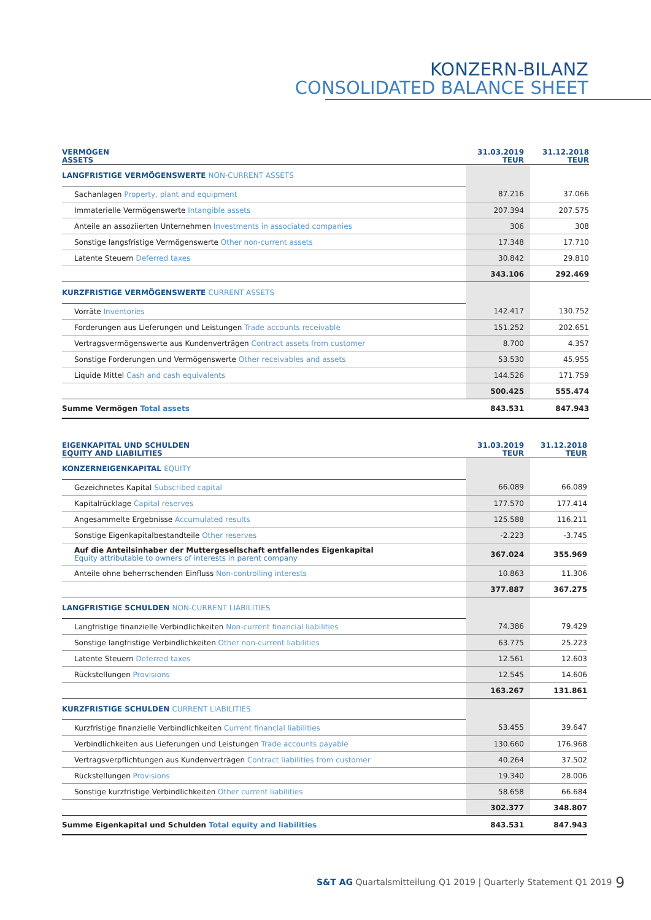KONZERN-BILANZ
CONSOLIDATED BALANCE SHEET
| VERMÖGEN ASSETS | 31.03.2019 TEUR | 31.12.2018 TEUR |
| --- | --- | --- |
| LANGFRISTIGE VERMÖGENSWERTE NON-CURRENT ASSETS | | |
| Sachanlagen Property, plant and equipment | 87.216 | 37.066 |
| Immaterielle Vermögenswerte Intangible assets | 207.394 | 207.575 |
| Anteile an assoziierten Unternehmen Investments in associated companies | 306 | 308 |
| Sonstige langsfristige Vermögenswerte Other non-current assets | 17.348 | 17.710 |
| Latente Steuern Deferred taxes | 30.842 | 29.810 |
| | 343.106 | 292.469 |
| KURZFRISTIGE VERMÖGENSWERTE CURRENT ASSETS | | |
| Vorräte Inventories | 142.417 | 130.752 |
| Forderungen aus Lieferungen und Leistungen Trade accounts receivable | 151.252 | 202.651 |
| Vertragsvermögenswerte aus Kundenverträgen Contract assets from customer | 8.700 | 4.357 |
| Sonstige Forderungen und Vermögenswerte Other receivables and assets | 53.530 | 45.955 |
| Liquide Mittel Cash and cash equivalents | 144.526 | 171.759 |
| | 500.425 | 555.474 |
| Summe Vermögen Total assets | 843.531 | 847.943 |
| EIGENKAPITAL UND SCHULDEN EQUITY AND LIABILITIES | 31.03.2019 TEUR | 31.12.2018 TEUR |
| --- | --- | --- |
| KONZERNEIGENKAPITAL EQUITY | | |
| Gezeichnetes Kapital Subscribed capital | 66.089 | 66.089 |
| Kapitalrücklage Capital reserves | 177.570 | 177.414 |
| Angesammelte Ergebnisse Accumulated results | 125.588 | 116.211 |
| Sonstige Eigenkapitalbestandteile Other reserves | -2.223 | -3.745 |
| Auf die Anteilsinhaber der Muttergesellschaft entfallendes Eigenkapital Equity attributable to owners of interests in parent company | 367.024 | 355.969 |
| Anteile ohne beherrschenden Einfluss Non-controlling interests | 10.863 | 11.306 |
| | 377.887 | 367.275 |
| LANGFRISTIGE SCHULDEN NON-CURRENT LIABILITIES | | |
| Langfristige finanzielle Verbindlichkeiten Non-current financial liabilities | 74.386 | 79.429 |
| Sonstige langfristige Verbindlichkeiten Other non-current liabilities | 63.775 | 25.223 |
| Latente Steuern Deferred taxes | 12.561 | 12.603 |
| Rückstellungen Provisions | 12.545 | 14.606 |
| | 163.267 | 131.861 |
| KURZFRISTIGE SCHULDEN CURRENT LIABILITIES | | |
| Kurzfristige finanzielle Verbindlichkeiten Current financial liabilities | 53.455 | 39.647 |
| Verbindlichkeiten aus Lieferungen und Leistungen Trade accounts payable | 130.660 | 176.968 |
| Vertragsverpflichtungen aus Kundenverträgen Contract liabilities from customer | 40.264 | 37.502 |
| Rückstellungen Provisions | 19.340 | 28.006 |
| Sonstige kurzfristige Verbindlichkeiten Other current liabilities | 58.658 | 66.684 |
| | 302.377 | 348.807 |
| Summe Eigenkapital und Schulden Total equity and liabilities | 843.531 | 847.943 |
S&T AG Quartalsmitteilung Q1 2019 | Quarterly Statement Q1 2019
9